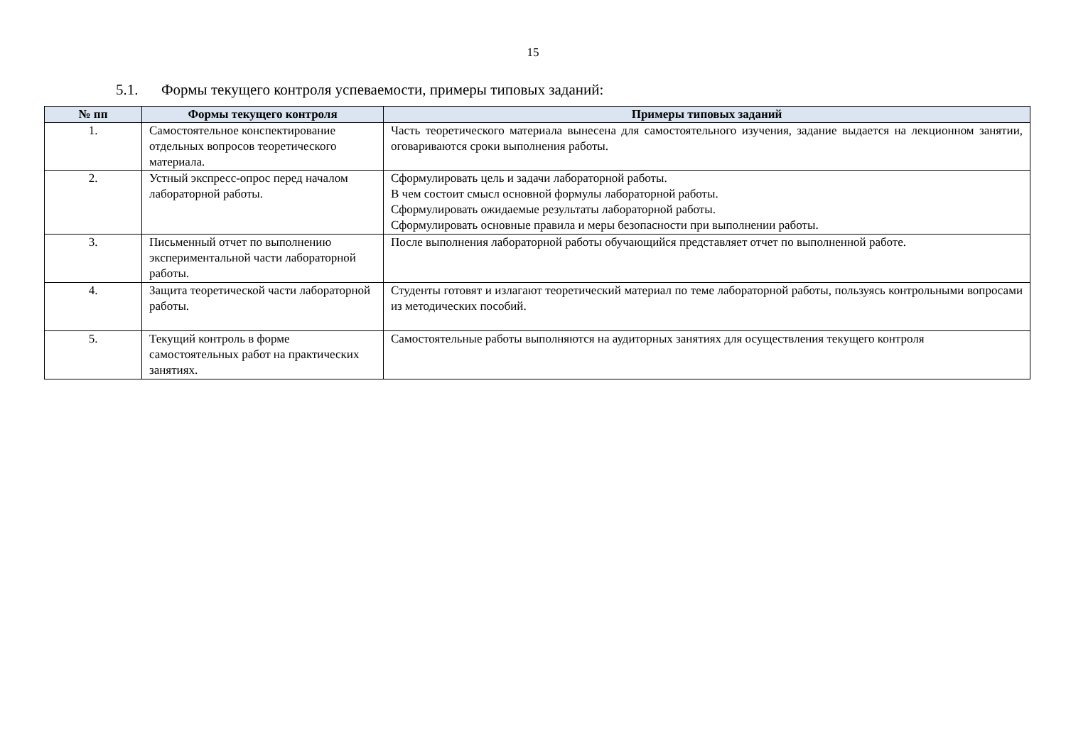15
5.1. Формы текущего контроля успеваемости, примеры типовых заданий:
| № пп | Формы текущего контроля | Примеры типовых заданий |
| --- | --- | --- |
| 1. | Самостоятельное конспектирование отдельных вопросов теоретического материала. | Часть теоретического материала вынесена для самостоятельного изучения, задание выдается на лекционном занятии, оговариваются сроки выполнения работы. |
| 2. | Устный экспресс-опрос перед началом лабораторной работы. | Сформулировать цель и задачи лабораторной работы. В чем состоит смысл основной формулы лабораторной работы. Сформулировать ожидаемые результаты лабораторной работы. Сформулировать основные правила и меры безопасности при выполнении работы. |
| 3. | Письменный отчет по выполнению экспериментальной части лабораторной работы. | После выполнения лабораторной работы обучающийся представляет отчет по выполненной работе. |
| 4. | Защита теоретической части лабораторной работы. | Студенты готовят и излагают теоретический материал по теме лабораторной работы, пользуясь контрольными вопросами из методических пособий. |
| 5. | Текущий контроль в форме самостоятельных работ на практических занятиях. | Самостоятельные работы выполняются на аудиторных занятиях для осуществления текущего контроля |